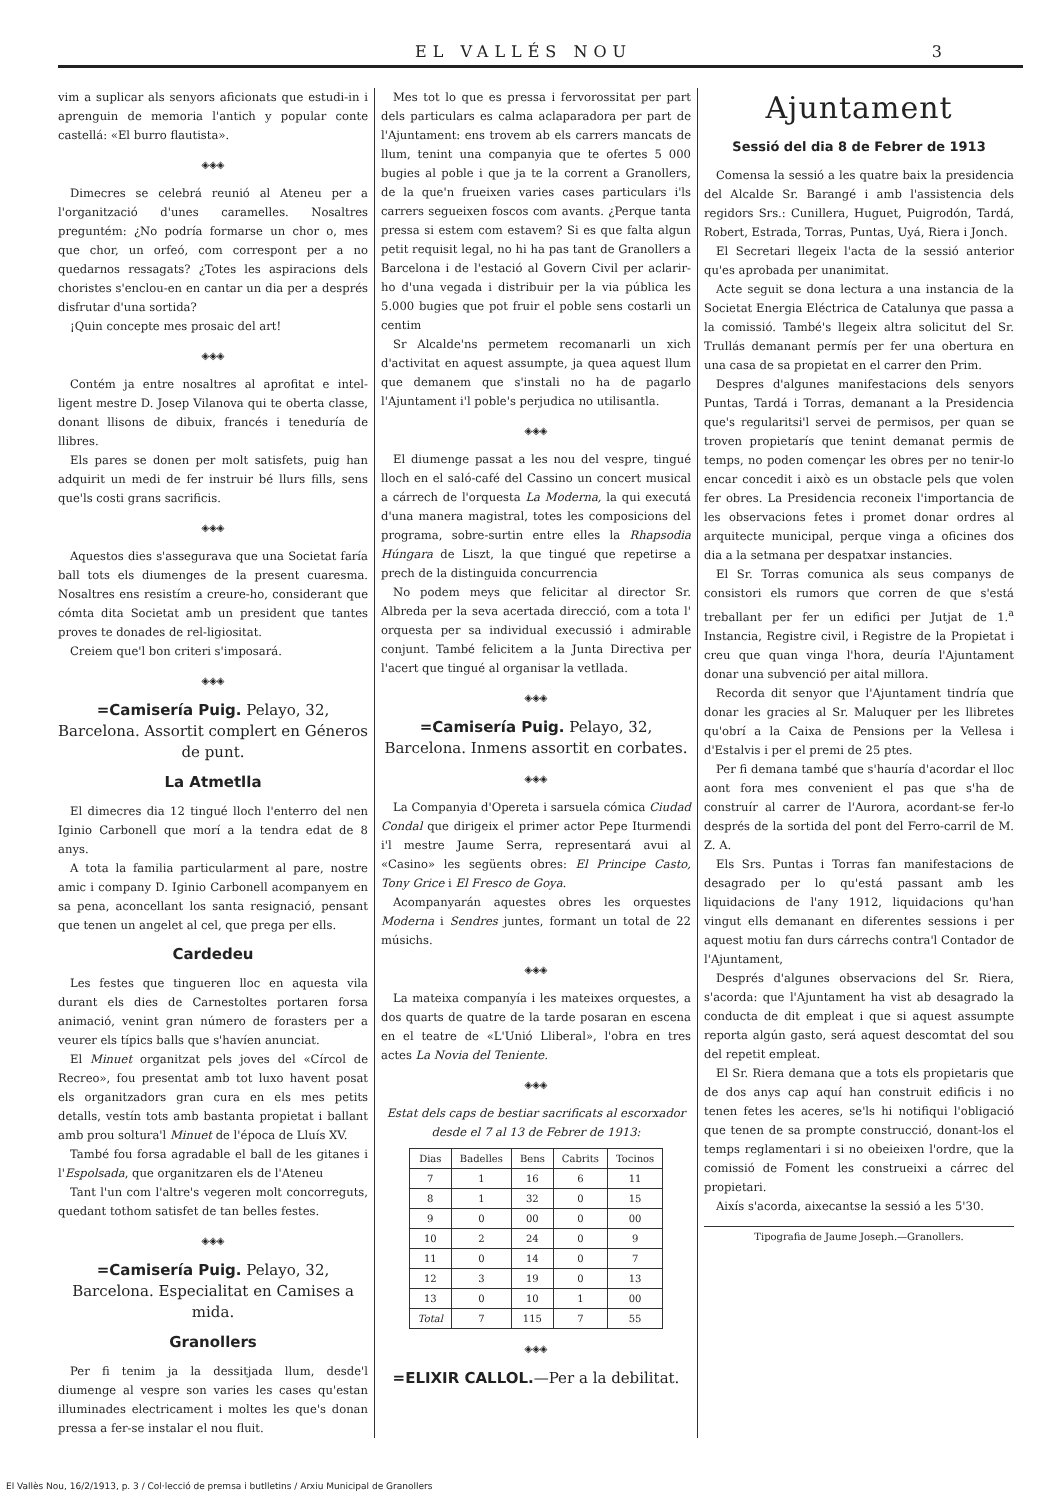EL VALLÉS NOU 3
vim a suplicar als senyors aficionats que estudi-in i aprenguin de memoria l'antich y popular conte castellá: «El burro flautista».
◈◈◈
Dimecres se celebrá reunió al Ateneu per a l'organització d'unes caramelles. Nosaltres preguntém: ¿No podría formarse un chor o, mes que chor, un orfeó, com correspont per a no quedarnos ressagats? ¿Totes les aspiracions dels choristes s'enclou-en en cantar un dia per a després disfrutar d'una sortida?
¡Quin concepte mes prosaic del art!
◈◈◈
Contém ja entre nosaltres al aprofitat e intel-ligent mestre D. Josep Vilanova qui te oberta classe, donant llisons de dibuix, francés i teneduría de llibres.
Els pares se donen per molt satisfets, puig han adquirit un medi de fer instruir bé llurs fills, sens que'ls costi grans sacrificis.
◈◈◈
Aquestos dies s'assegurava que una Societat faría ball tots els diumenges de la present cuaresma. Nosaltres ens resistím a creure-ho, considerant que cómta dita Societat amb un president que tantes proves te donades de rel-ligiositat.
Creiem que'l bon criteri s'imposará.
◈◈◈
=Camisería Puig. Pelayo, 32, Barcelona. Assortit complert en Géneros de punt.
La Atmetlla
El dimecres dia 12 tingué lloch l'enterro del nen Iginio Carbonell que morí a la tendra edat de 8 anys.
A tota la familia particularment al pare, nostre amic i company D. Iginio Carbonell acompanyem en sa pena, aconcellant los santa resignació, pensant que tenen un angelet al cel, que prega per ells.
Cardedeu
Les festes que tingueren lloc en aquesta vila durant els dies de Carnestoltes portaren forsa animació, venint gran número de forasters per a veurer els típics balls que s'havíen anunciat.
El Minuet organitzat pels joves del «Círcol de Recreo», fou presentat amb tot luxo havent posat els organitzadors gran cura en els mes petits detalls, vestín tots amb bastanta propietat i ballant amb prou soltura'l Minuet de l'época de Lluís XV.
També fou forsa agradable el ball de les gitanes i l'Espolsada, que organitzaren els de l'Ateneu
Tant l'un com l'altre's vegeren molt concorreguts, quedant tothom satisfet de tan belles festes.
◈◈◈
=Camisería Puig. Pelayo, 32, Barcelona. Especialitat en Camises a mida.
Granollers
Per fi tenim ja la dessitjada llum, desde'l diumenge al vespre son varies les cases qu'estan illuminades electricament i moltes les que's donan pressa a fer-se instalar el nou fluit.
Mes tot lo que es pressa i fervorossitat per part dels particulars es calma aclaparadora per part de l'Ajuntament: ens trovem ab els carrers mancats de llum, tenint una companyia que te ofertes 5 000 bugies al poble i que ja te la corrent a Granollers, de la que'n frueixen varies cases particulars i'ls carrers segueixen foscos com avants. ¿Perque tanta pressa si estem com estavem? Si es que falta algun petit requisit legal, no hi ha pas tant de Granollers a Barcelona i de l'estació al Govern Civil per aclarir-ho d'una vegada i distribuir per la via pública les 5.000 bugies que pot fruir el poble sens costarli un centim
Sr Alcalde'ns permetem recomanarli un xich d'activitat en aquest assumpte, ja quea aquest llum que demanem que s'instali no ha de pagarlo l'Ajuntament i'l poble's perjudica no utilisantla.
◈◈◈
El diumenge passat a les nou del vespre, tingué lloch en el saló-café del Cassino un concert musical a cárrech de l'orquesta La Moderna, la qui executá d'una manera magistral, totes les composicions del programa, sobre-surtin entre elles la Rhapsodia Húngara de Liszt, la que tingué que repetirse a prech de la distinguida concurrencia
No podem meys que felicitar al director Sr. Albreda per la seva acertada direcció, com a tota l' orquesta per sa individual execussió i admirable conjunt. També felicitem a la Junta Directiva per l'acert que tingué al organisar la vetllada.
◈◈◈
=Camisería Puig. Pelayo, 32, Barcelona. Inmens assortit en corbates.
◈◈◈
La Companyia d'Opereta i sarsuela cómica Ciudad Condal que dirigeix el primer actor Pepe Iturmendi i'l mestre Jaume Serra, representará avui al «Casino» les següents obres: El Principe Casto, Tony Grice i El Fresco de Goya.
Acompanyarán aquestes obres les orquestes Moderna i Sendres juntes, formant un total de 22 músichs.
◈◈◈
La mateixa companyía i les mateixes orquestes, a dos quarts de quatre de la tarde posaran en escena en el teatre de «L'Unió Lliberal», l'obra en tres actes La Novia del Teniente.
◈◈◈
Estat dels caps de bestiar sacrificats al escorxador desde el 7 al 13 de Febrer de 1913:
| Dias | Badelles | Bens | Cabrits | Tocinos |
| --- | --- | --- | --- | --- |
| 7 | 1 | 16 | 6 | 11 |
| 8 | 1 | 32 | 0 | 15 |
| 9 | 0 | 00 | 0 | 00 |
| 10 | 2 | 24 | 0 | 9 |
| 11 | 0 | 14 | 0 | 7 |
| 12 | 3 | 19 | 0 | 13 |
| 13 | 0 | 10 | 1 | 00 |
| Total | 7 | 115 | 7 | 55 |
◈◈◈
=ELIXIR CALLOL.—Per a la debilitat.
Ajuntament
Sessió del dia 8 de Febrer de 1913
Comensa la sessió a les quatre baix la presidencia del Alcalde Sr. Barangé i amb l'assistencia dels regidors Srs.: Cunillera, Huguet, Puigrodón, Tardá, Robert, Estrada, Torras, Puntas, Uyá, Riera i Jonch.
El Secretari llegeix l'acta de la sessió anterior qu'es aprobada per unanimitat.
Acte seguit se dona lectura a una instancia de la Societat Energia Eléctrica de Catalunya que passa a la comissió. També's llegeix altra solicitut del Sr. Trullás demanant permís per fer una obertura en una casa de sa propietat en el carrer den Prim.
Despres d'algunes manifestacions dels senyors Puntas, Tardá i Torras, demanant a la Presidencia que's regularitsi'l servei de permisos, per quan se troven propietarís que tenint demanat permis de temps, no poden començar les obres per no tenir-lo encar concedit i això es un obstacle pels que volen fer obres. La Presidencia reconeix l'importancia de les observacions fetes i promet donar ordres al arquitecte municipal, perque vinga a oficines dos dia a la setmana per despatxar instancies.
El Sr. Torras comunica als seus companys de consistori els rumors que corren de que s'está treballant per fer un edifici per Jutjat de 1.<sup>a</sup> Instancia, Registre civil, i Registre de la Propietat i creu que quan vinga l'hora, deuría l'Ajuntament donar una subvenció per aital millora.
Recorda dit senyor que l'Ajuntament tindría que donar les gracies al Sr. Maluquer per les llibretes qu'obrí a la Caixa de Pensions per la Vellesa i d'Estalvis i per el premi de 25 ptes.
Per fi demana també que s'hauría d'acordar el lloc aont fora mes convenient el pas que s'ha de construír al carrer de l'Aurora, acordant-se fer-lo després de la sortida del pont del Ferro-carril de M. Z. A.
Els Srs. Puntas i Torras fan manifestacions de desagrado per lo qu'está passant amb les liquidacions de l'any 1912, liquidacions qu'han vingut ells demanant en diferentes sessions i per aquest motiu fan durs cárrechs contra'l Contador de l'Ajuntament,
Després d'algunes observacions del Sr. Riera, s'acorda: que l'Ajuntament ha vist ab desagrado la conducta de dit empleat i que si aquest assumpte reporta algún gasto, será aquest descomtat del sou del repetit empleat.
El Sr. Riera demana que a tots els propietaris que de dos anys cap aquí han construit edificis i no tenen fetes les aceres, se'ls hi notifiqui l'obligació que tenen de sa prompte construcció, donant-los el temps reglamentari i si no obeieixen l'ordre, que la comissió de Foment les construeixi a cárrec del propietari.
Aixís s'acorda, aixecantse la sessió a les 5'30.
Tipografia de Jaume Joseph.—Granollers.
El Vallès Nou, 16/2/1913, p. 3 / Col·lecció de premsa i butlletins / Arxiu Municipal de Granollers